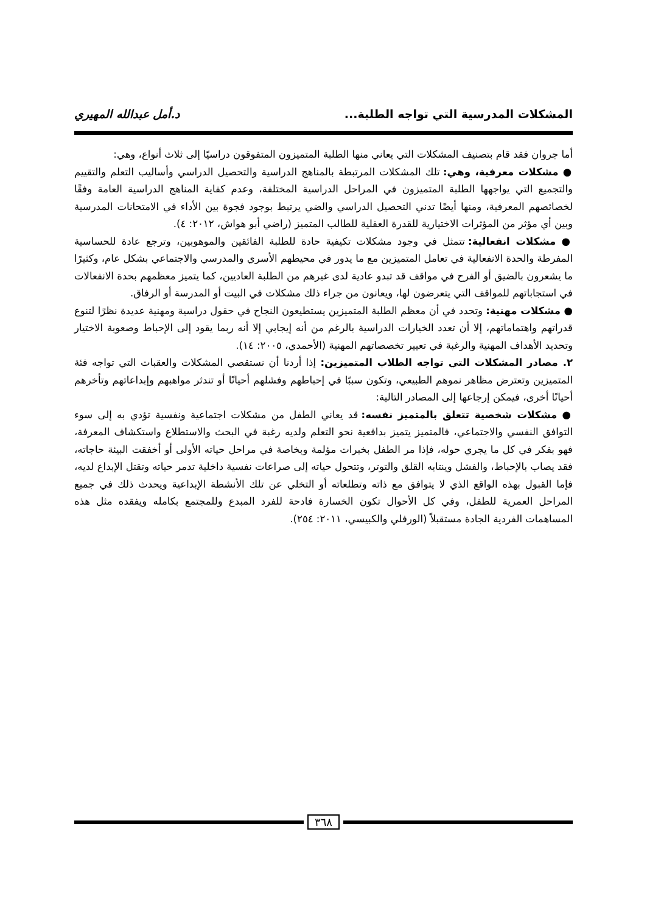المشكلات المدرسية التي تواجه الطلبة... د.أمل عبدالله المهيري
أما جروان فقد قام بتصنيف المشكلات التي يعاني منها الطلبة المتميزون المتفوقون دراسيًا إلى ثلاث أنواع، وهي:
● مشكلات معرفية، وهي: تلك المشكلات المرتبطة بالمناهج الدراسية والتحصيل الدراسي وأساليب التعلم والتقييم والتجميع التي يواجهها الطلبة المتميزون في المراحل الدراسية المختلفة، وعدم كفاية المناهج الدراسية العامة وفقًا لخصائصهم المعرفية، ومنها أيضًا تدني التحصيل الدراسي والضي يرتبط بوجود فجوة بين الأداء في الامتحانات المدرسية وبين أي مؤثر من المؤثرات الاختيارية للقدرة العقلية للطالب المتميز (راضي أبو هواش، ٢٠١٢: ٤).
● مشكلات انفعالية: تتمثل في وجود مشكلات تكيفية حادة للطلبة الفائقين والموهوبين، وترجع عادة للحساسية المفرطة والحدة الانفعالية في تعامل المتميزين مع ما يدور في محيطهم الأسري والمدرسي والاجتماعي بشكل عام، وكثيرًا ما يشعرون بالضيق أو الفرح في مواقف قد تبدو عادية لدى غيرهم من الطلبة العاديين، كما يتميز معظمهم بحدة الانفعالات في استجاباتهم للمواقف التي يتعرضون لها، ويعانون من جراء ذلك مشكلات في البيت أو المدرسة أو الرفاق.
● مشكلات مهنية: وتحدد في أن معظم الطلبة المتميزين يستطيعون النجاح في حقول دراسية ومهنية عديدة نظرًا لتنوع قدراتهم واهتماماتهم، إلا أن تعدد الخيارات الدراسية بالرغم من أنه إيجابي إلا أنه ربما يقود إلى الإحباط وصعوبة الاختيار وتحديد الأهداف المهنية والرغبة في تعيير تخصصاتهم المهنية (الأحمدي، ٢٠٠٥: ١٤).
٢. مصادر المشكلات التي تواجه الطلاب المتميزين: إذا أردنا أن نستقصي المشكلات والعقبات التي تواجه فئة المتميزين وتعترض مظاهر نموهم الطبيعي، وتكون سببًا في إحباطهم وفشلهم أحيانًا أو تندثر مواهبهم وإبداعاتهم وتأخرهم أحيانًا أخرى، فيمكن إرجاعها إلى المصادر التالية:
● مشكلات شخصية تتعلق بالمتميز نفسه: قد يعاني الطفل من مشكلات اجتماعية ونفسية تؤدي به إلى سوء التوافق النفسي والاجتماعي، فالمتميز يتميز بدافعية نحو التعلم ولديه رغبة في البحث والاستطلاع واستكشاف المعرفة، فهو بفكر في كل ما يجري حوله، فإذا مر الطفل بخبرات مؤلمة وبخاصة في مراحل حياته الأولى أو أخفقت البيئة حاجاته، فقد يصاب بالإحباط، والفشل وينتابه القلق والتوتر، وتتحول حياته إلى صراعات نفسية داخلية تدمر حياته وتقتل الإبداع لديه، فإما القبول بهذه الواقع الذي لا يتوافق مع ذاته وتطلعاته أو التخلي عن تلك الأنشطة الإبداعية ويحدث ذلك في جميع المراحل العمرية للطفل، وفي كل الأحوال تكون الخسارة فادحة للفرد المبدع وللمجتمع بكامله ويفقده مثل هذه المساهمات الفردية الجادة مستقبلاً (الورفلي والكبيسي، ٢٠١١: ٢٥٤).
٣٦٨